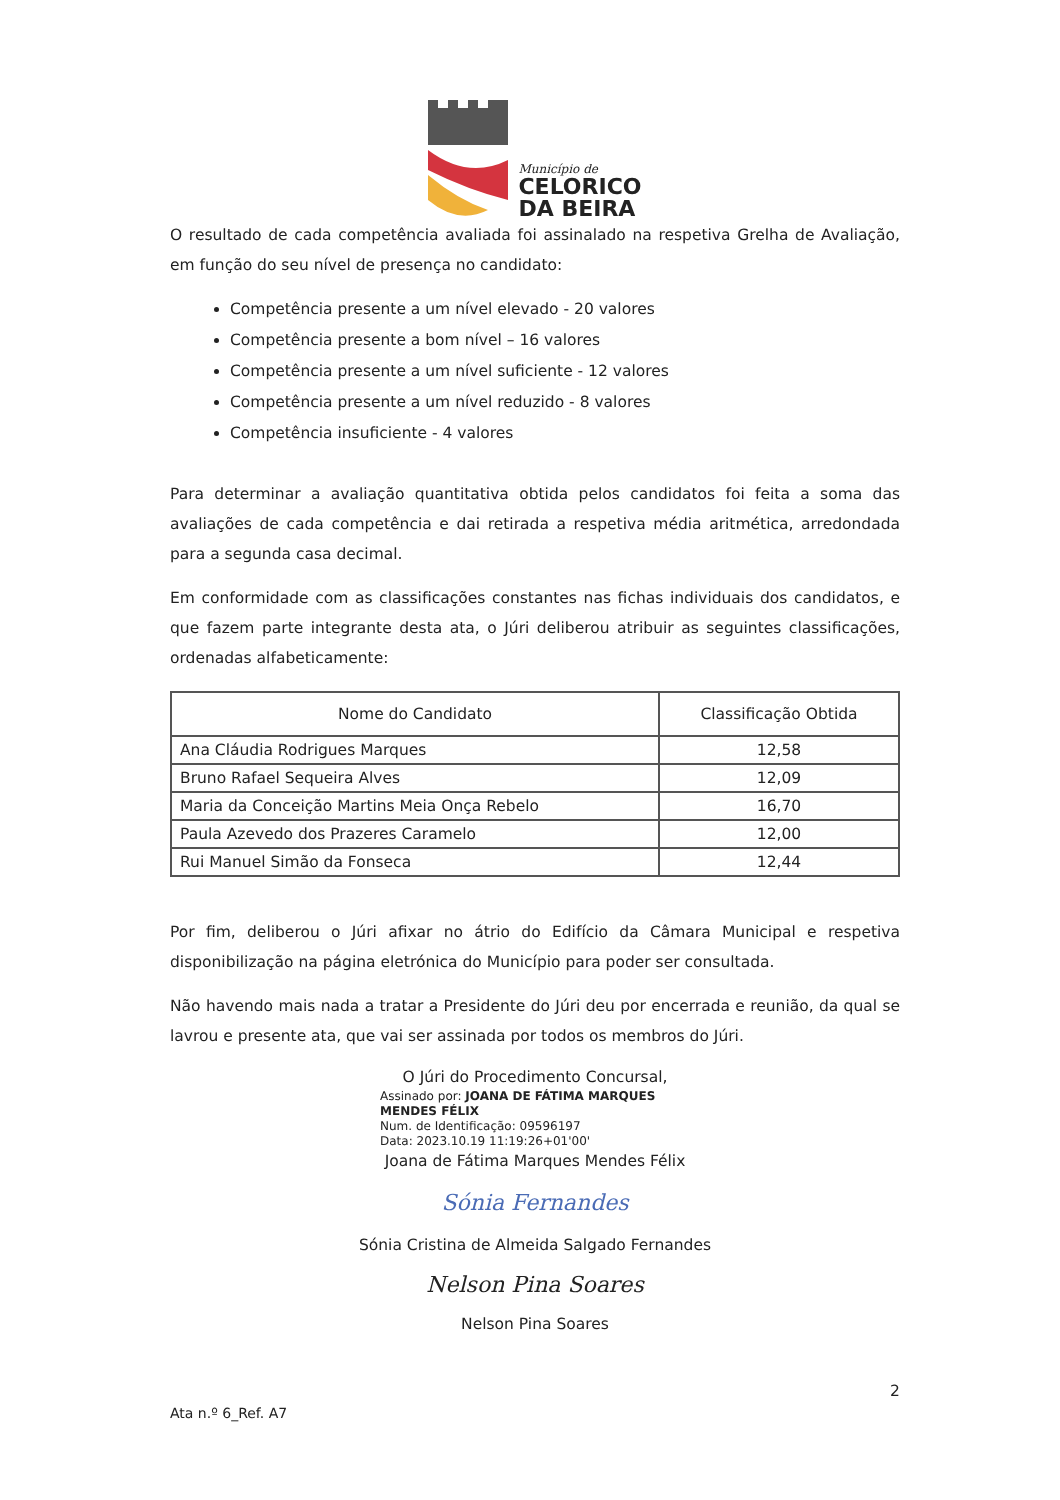Município de
CELORICO
DA BEIRA
O resultado de cada competência avaliada foi assinalado na respetiva Grelha de Avaliação, em função do seu nível de presença no candidato:
Competência presente a um nível elevado - 20 valores
Competência presente a bom nível – 16 valores
Competência presente a um nível suficiente - 12 valores
Competência presente a um nível reduzido - 8 valores
Competência insuficiente - 4 valores
Para determinar a avaliação quantitativa obtida pelos candidatos foi feita a soma das avaliações de cada competência e dai retirada a respetiva média aritmética, arredondada para a segunda casa decimal.
Em conformidade com as classificações constantes nas fichas individuais dos candidatos, e que fazem parte integrante desta ata, o Júri deliberou atribuir as seguintes classificações, ordenadas alfabeticamente:
| Nome do Candidato | Classificação Obtida |
| --- | --- |
| Ana Cláudia Rodrigues Marques | 12,58 |
| Bruno Rafael Sequeira Alves | 12,09 |
| Maria da Conceição Martins Meia Onça Rebelo | 16,70 |
| Paula Azevedo dos Prazeres Caramelo | 12,00 |
| Rui Manuel Simão da Fonseca | 12,44 |
Por fim, deliberou o Júri afixar no átrio do Edifício da Câmara Municipal e respetiva disponibilização na página eletrónica do Município para poder ser consultada.
Não havendo mais nada a tratar a Presidente do Júri deu por encerrada e reunião, da qual se lavrou e presente ata, que vai ser assinada por todos os membros do Júri.
O Júri do Procedimento Concursal,
Assinado por: JOANA DE FÁTIMA MARQUES
MENDES FÉLIX
Num. de Identificação: 09596197
Data: 2023.10.19 11:19:26+01'00'
Joana de Fátima Marques Mendes Félix
Sónia Fernandes
Sónia Cristina de Almeida Salgado Fernandes
Nelson Pina Soares
Nelson Pina Soares
2
Ata n.º 6_Ref. A7